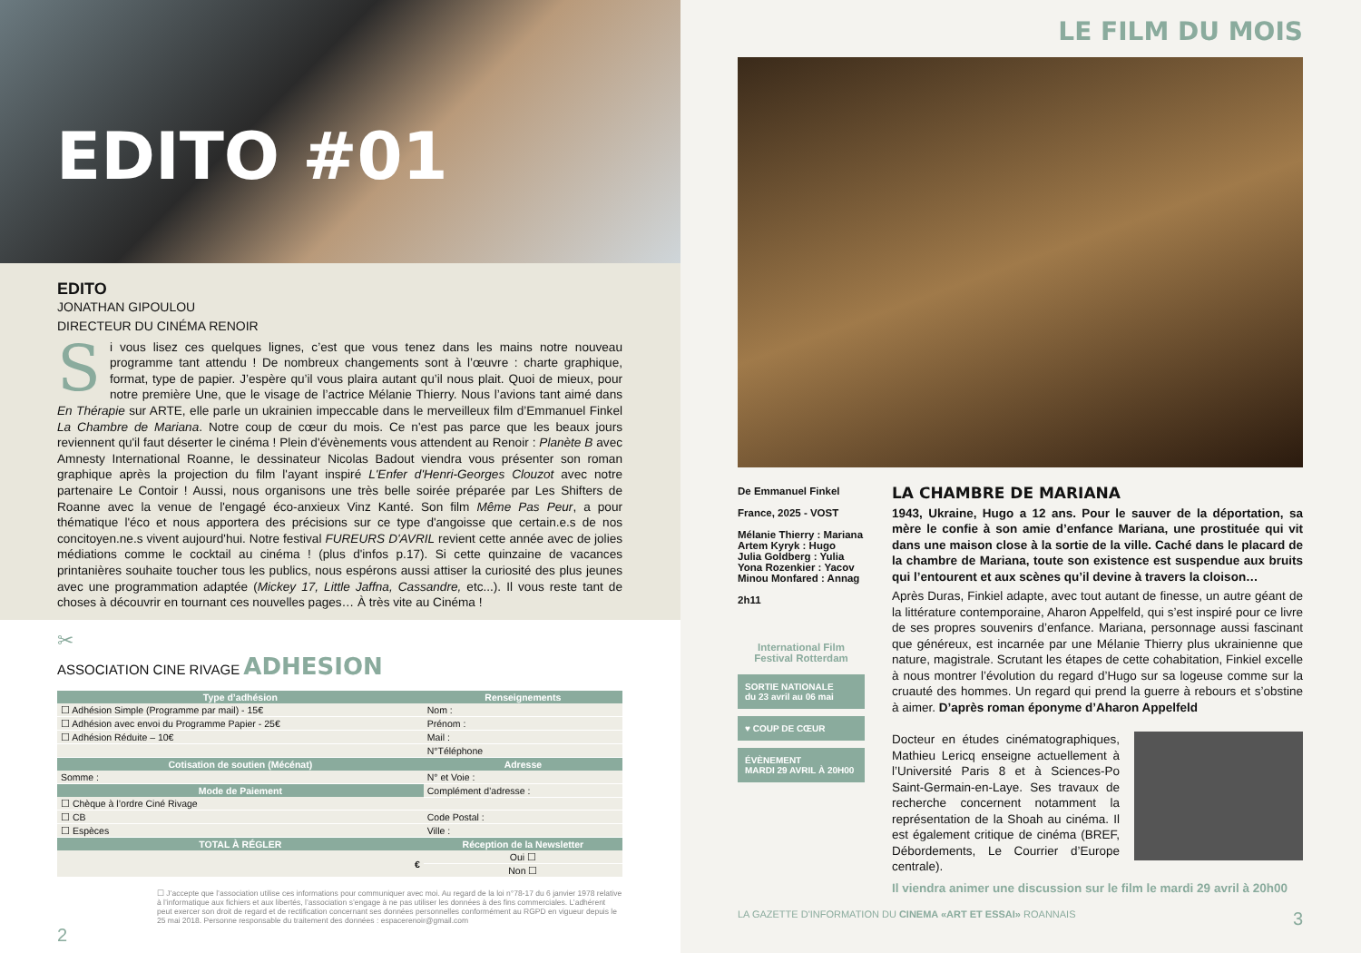EDITO #01
EDITO
JONATHAN GIPOULOU
DIRECTEUR DU CINÉMA RENOIR
Si vous lisez ces quelques lignes, c’est que vous tenez dans les mains notre nouveau programme tant attendu ! De nombreux changements sont à l’œuvre : charte graphique, format, type de papier. J’espère qu’il vous plaira autant qu’il nous plait. Quoi de mieux, pour notre première Une, que le visage de l’actrice Mélanie Thierry. Nous l’avions tant aimé dans En Thérapie sur ARTE, elle parle un ukrainien impeccable dans le merveilleux film d’Emmanuel Finkel La Chambre de Mariana. Notre coup de cœur du mois. Ce n'est pas parce que les beaux jours reviennent qu'il faut déserter le cinéma ! Plein d'évènements vous attendent au Renoir : Planète B avec Amnesty International Roanne, le dessinateur Nicolas Badout viendra vous présenter son roman graphique après la projection du film l'ayant inspiré L'Enfer d'Henri-Georges Clouzot avec notre partenaire Le Contoir ! Aussi, nous organisons une très belle soirée préparée par Les Shifters de Roanne avec la venue de l'engagé éco-anxieux Vinz Kanté. Son film Même Pas Peur, a pour thématique l'éco et nous apportera des précisions sur ce type d'angoisse que certain.e.s de nos concitoyen.ne.s vivent aujourd'hui. Notre festival FUREURS D'AVRIL revient cette année avec de jolies médiations comme le cocktail au cinéma ! (plus d'infos p.17). Si cette quinzaine de vacances printanières souhaite toucher tous les publics, nous espérons aussi attiser la curiosité des plus jeunes avec une programmation adaptée (Mickey 17, Little Jaffna, Cassandre, etc...). Il vous reste tant de choses à découvrir en tournant ces nouvelles pages… À très vite au Cinéma !
✂
ASSOCIATION CINE RIVAGE ADHESION
| Type d’adhésion | Renseignements |
| --- | --- |
| ☐ Adhésion Simple (Programme par mail) - 15€ | Nom : |
| ☐ Adhésion avec envoi du Programme Papier - 25€ | Prénom : |
| ☐ Adhésion Réduite – 10€ | Mail : |
| | N°Téléphone |
| Cotisation de soutien (Mécénat) | Adresse |
| Somme : | N° et Voie : |
| Mode de Paiement | Complément d’adresse : |
| ☐ Chèque à l’ordre Ciné Rivage | |
| ☐ CB | Code Postal : |
| ☐ Espèces | Ville : |
| TOTAL À RÉGLER | Réception de la Newsletter |
| € | Oui ☐ |
| | Non ☐ |
☐ J’accepte que l’association utilise ces informations pour communiquer avec moi. Au regard de la loi n°78-17 du 6 janvier 1978 relative à l’informatique aux fichiers et aux libertés, l’association s’engage à ne pas utiliser les données à des fins commerciales. L’adhérent peut exercer son droit de regard et de rectification concernant ses données personnelles conformément au RGPD en vigueur depuis le 25 mai 2018. Personne responsable du traitement des données : espacerenoir@gmail.com
2
LE FILM DU MOIS
De Emmanuel Finkel
France, 2025 - VOST
Mélanie Thierry : Mariana
Artem Kyryk : Hugo
Julia Goldberg : Yulia
Yona Rozenkier : Yacov
Minou Monfared : Annag
2h11
International Film Festival Rotterdam
SORTIE NATIONALE
du 23 avril au 06 mai
♥ COUP DE CŒUR
ÉVÈNEMENT
MARDI 29 AVRIL À 20H00
LA CHAMBRE DE MARIANA
1943, Ukraine, Hugo a 12 ans. Pour le sauver de la déportation, sa mère le confie à son amie d’enfance Mariana, une prostituée qui vit dans une maison close à la sortie de la ville. Caché dans le placard de la chambre de Mariana, toute son existence est suspendue aux bruits qui l’entourent et aux scènes qu’il devine à travers la cloison…
Après Duras, Finkiel adapte, avec tout autant de finesse, un autre géant de la littérature contemporaine, Aharon Appelfeld, qui s’est inspiré pour ce livre de ses propres souvenirs d’enfance. Mariana, personnage aussi fascinant que généreux, est incarnée par une Mélanie Thierry plus ukrainienne que nature, magistrale. Scrutant les étapes de cette cohabitation, Finkiel excelle à nous montrer l’évolution du regard d’Hugo sur sa logeuse comme sur la cruauté des hommes. Un regard qui prend la guerre à rebours et s’obstine à aimer. D’après roman éponyme d’Aharon Appelfeld
Docteur en études cinématographiques, Mathieu Lericq enseigne actuellement à l’Université Paris 8 et à Sciences-Po Saint-Germain-en-Laye. Ses travaux de recherche concernent notamment la représentation de la Shoah au cinéma. Il est également critique de cinéma (BREF, Débordements, Le Courrier d’Europe centrale).
Il viendra animer une discussion sur le film le mardi 29 avril à 20h00
LA GAZETTE D'INFORMATION DU CINEMA «ART ET ESSAI» ROANNAIS 3